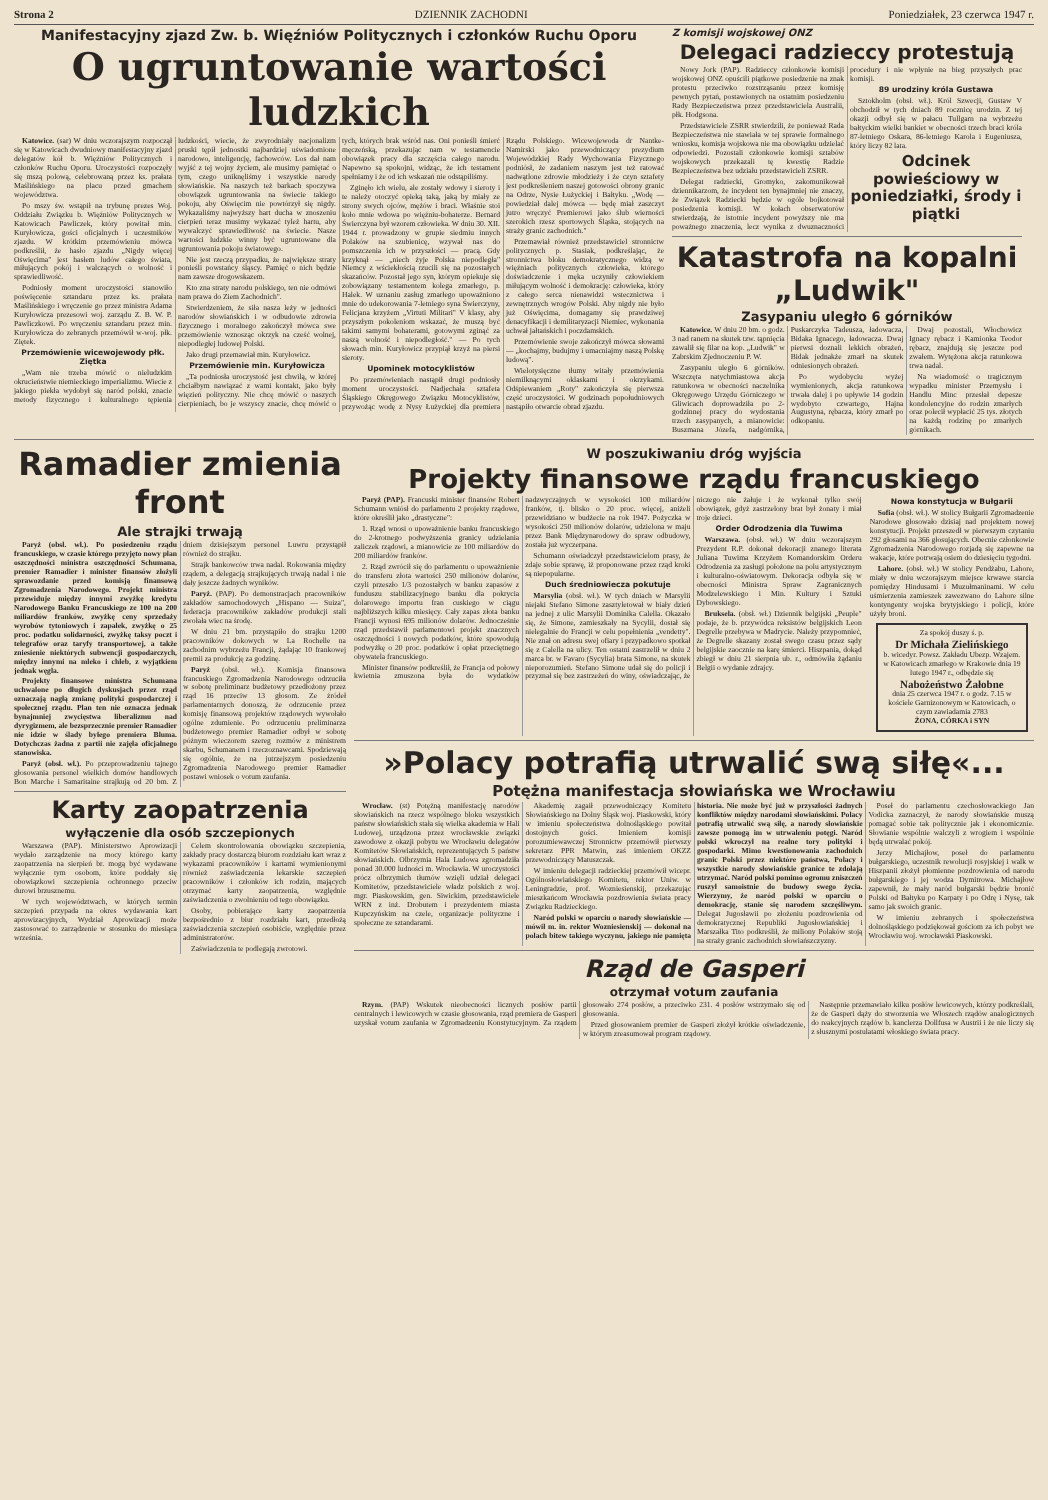Strona 2 DZIENNIK ZACHODNI Poniedziałek, 23 czerwca 1947 r.
Manifestacyjny zjazd Zw. b. Więźniów Politycznych i członków Ruchu Oporu
O ugruntowanie wartości ludzkich
Katowice. (sar) W dniu wczorajszym rozpoczął się w Katowicach dwudniowy manifestacyjny zjazd delegatów kół b. Więźniów Politycznych i członków Ruchu Oporu. Uroczystości rozpoczęły się mszą polową, celebrowaną przez ks. prałata Maślińskiego na placu przed gmachem województwa.
Po mszy św. wstąpił na trybunę prezes Woj. Oddziału Związku b. Więźniów Politycznych w Katowicach Pawliczek, który powitał min. Kuryłowicza, gości oficjalnych i uczestników zjazdu. W krótkim przemówieniu mówca podkreślił, że hasło zjazdu „Nigdy więcej Oświęcima" jest hasłem ludów całego świata, miłujących pokój i walczących o wolność i sprawiedliwość.
Podniosły moment uroczystości stanowiło poświęcenie sztandaru przez ks. prałata Maślińskiego i wręczenie go przez ministra Adama Kuryłowicza prezesowi woj. zarządu Z. B. W. P. Pawliczkowi. Po wręczeniu sztandaru przez min. Kuryłowicza do zebranych przemówił w-woj. płk. Ziętek.
Przemówienie wicewojewody płk. Ziętka
„Wam nie trzeba mówić o nieludzkim okrucieństwie niemieckiego imperializmu. Wiecie z jakiego piekła wydobył się naród polski, znacie metody fizycznego i kulturalnego tępienia ludzkości, wiecie, że zwyrodniały nacjonalizm pruski tępił jednostki najbardziej uświadomione narodowo, inteligencję, fachowców. Los dał nam wyjść z tej wojny życiem, ale musimy pamiętać o tym, czego uniknęliśmy i wszystkie narody słowiańskie. Na naszych też barkach spoczywa obowiązek ugruntowania na świecie takiego pokoju, aby Oświęcim nie powtórzył się nigdy. Wykazaliśmy najwyższy hart ducha w znoszeniu cierpień teraz musimy wykazać tyleż hartu, aby wywalczyć sprawiedliwość na świecie. Nasze wartości ludzkie winny być ugruntowane dla ugruntowania pokoju światowego.
Nie jest rzeczą przypadku, że największe straty ponieśli powstańcy śląscy. Pamięć o nich będzie nam zawsze drogowskazem.
Kto zna straty narodu polskiego, ten nie odmówi nam prawa do Ziem Zachodnich".
Stwierdzeniem, że siła nasza leży w jedności narodów słowiańskich i w odbudowie zdrowia fizycznego i moralnego zakończył mówca swe przemówienie wznosząc okrzyk na cześć wolnej, niepodległej ludowej Polski.
Jako drugi przemawiał min. Kuryłowicz.
Przemówienie min. Kuryłowicza
„Ta podniosła uroczystość jest chwilą, w której chciałbym nawiązać z wami kontakt, jako były więzień polityczny. Nie chcę mówić o naszych cierpieniach, bo je wszyscy znacie, chcę mówić o tych, których brak wśród nas. Oni ponieśli śmierć męczeńską, przekazując nam w testamencie obowiązek pracy dla szczęścia całego narodu. Napewno są spokojni, widząc, że ich testament spełniamy i że od ich wskazań nie odstąpiliśmy.
Zginęło ich wielu, ale zostały wdowy i sieroty i te należy otoczyć opieką taką, jaką by miały ze strony swych ojców, mężów i braci. Właśnie stoi koło mnie wdowa po więźniu-bohaterze. Bernard Świerczyna był wzorem człowieka. W dniu 30. XII. 1944 r. prowadzony w grupie siedmiu innych Polaków na szubienicę, wzywał nas do pomszczenia ich w przyszłości — pracą. Gdy krzyknął — „niech żyje Polska niepodległa" Niemcy z wściekłością rzucili się na pozostałych skazańców. Pozostał jego syn, którym opiekuje się zobowiązany testamentem kolega zmarłego, p. Halek. W uznaniu zasług zmarłego upoważniono mnie do udekorowania 7-letniego syna Świerczyny, Felicjana krzyżem „Virtuti Militari" V klasy, aby przyszłym pokoleniom wskazać, że muszą być takimi samymi bohaterami, gotowymi zginąć za naszą wolność i niepodległość." — Po tych słowach min. Kuryłowicz przypiął krzyż na piersi sieroty.
Upominek motocyklistów
Po przemówieniach nastąpił drugi podniosły moment uroczystości. Nadjechała sztafeta Śląskiego Okręgowego Związku Motocyklistów, przywożąc wodę z Nysy Łużyckiej dla premiera Rządu Polskiego. Wicewojewoda dr Nantke-Namirski jako przewodniczący prezydium Wojewódzkiej Rady Wychowania Fizycznego podniósł, że zadaniem naszym jest też ratować nadwątlone zdrowie młodzieży i że czyn sztafety jest podkreśleniem naszej gotowości obrony granic na Odrze, Nysie Łużyckiej i Bałtyku. „Wodę — powiedział dalej mówca — będę miał zaszczyt jutro wręczyć Premierowi jako ślub wierności szerokich rzesz sportowych Śląska, stojących na straży granic zachodnich."
Przemawiał również przedstawiciel stronnictw politycznych p. Stasiak, podkreślając, że stronnictwa bloku demokratycznego widzą w więźniach politycznych człowieka, którego doświadczenie i męka uczyniły człowiekiem miłującym wolność i demokrację: człowieka, który z całego serca nienawidzi wstecznictwa i zewnętrznych wrogów Polski. Aby nigdy nie było już Oświęcima, domagamy się prawdziwej denacyfikacji i demilitaryzacji Niemiec, wykonania uchwał jałtańskich i poczdamskich.
Przemówienie swoje zakończył mówca słowami — „kochajmy, budujmy i umacniajmy naszą Polskę ludową".
Wielotysięczne tłumy witały przemówienia niemilknącymi oklaskami i okrzykami. Odśpiewaniem „Roty" zakończyła się pierwsza część uroczystości. W godzinach popołudniowych nastąpiło otwarcie obrad zjazdu.
Z komisji wojskowej ONZ
Delegaci radzieccy protestują
Nowy Jork (PAP). Radzieccy członkowie komisji wojskowej ONZ opuścili piątkowe posiedzenie na znak protestu przeciwko rozstrząsaniu przez komisję pewnych pytań, postawionych na ostatnim posiedzeniu Rady Bezpieczeństwa przez przedstawiciela Australii, płk. Hodgsona.
Przedstawiciele ZSRR stwierdzili, że ponieważ Rada Bezpieczeństwa nie stawiała w tej sprawie formalnego wniosku, komisja wojskowa nie ma obowiązku udzielać odpowiedzi. Pozostali członkowie komisji sztabów wojskowych przekazali tę kwestię Radzie Bezpieczeństwa bez udziału przedstawicieli ZSRR.
Delegat radziecki, Gromyko, zakomunikował dziennikarzom, że incydent ten bynajmniej nie znaczy, że Związek Radziecki będzie w ogóle bojkotował posiedzenia komisji. W kołach obserwatorów stwierdzają, że istotnie incydent powyższy nie ma poważnego znaczenia, lecz wynika z dwuznaczności procedury i nie wpłynie na bieg przyszłych prac komisji.
89 urodziny króla Gustawa
Sztokholm (obsł. wł.). Król Szwecji, Gustaw V obchodził w tych dniach 89 rocznicę urodzin. Z tej okazji odbył się w pałacu Tullgarn na wybrzeżu bałtyckim wielki bankiet w obecności trzech braci króla 87-letniego Oskara, 86-letniego Karola i Eugeniusza, który liczy 82 lata.
Odcinek powieściowy w poniedziałki, środy i piątki
Katastrofa na kopalni „Ludwik"
Zasypaniu uległo 6 górników
Katowice. W dniu 20 bm. o godz. 3 nad ranem na skutek tzw. tąpnięcia zawalił się filar na kop. „Ludwik" w Zabrskim Zjednoczeniu P. W.
Zasypaniu uległo 6 górników. Wszczęta natychmiastowa akcja ratunkowa w obecności naczelnika Okręgowego Urzędu Górniczego w Gliwicach doprowadziła po 2-godzinnej pracy do wydostania trzech zasypanych, a mianowicie: Buszmana Józefa, nadgórnika, Puskarczyka Tadeusza, ładowacza, Bidaka Ignacego, ładowacza. Dwaj pierwsi doznali lekkich obrażeń, Bidak jednakże zmarł na skutek odniesionych obrażeń.
Po wydobyciu wyżej wymienionych, akcja ratunkowa trwała dalej i po upływie 14 godzin wydobyto czwartego, Hajna Augustyna, rębacza, który zmarł po odkopaniu.
Dwaj pozostali, Włochowicz Ignacy rębacz i Kamionka Teodor rębacz, znajdują się jeszcze pod zwałem. Wytężona akcja ratunkowa trwa nadal.
Na wiadomość o tragicznym wypadku minister Przemysłu i Handlu Minc przesłał depesze kondolencyjne do rodzin zmarłych oraz polecił wypłacić 25 tys. złotych na każdą rodzinę po zmarłych górnikach.
Ramadier zmienia front
Ale strajki trwają
Paryż (obsł. wł.). Po posiedzeniu rządu francuskiego, w czasie którego przyjęto nowy plan oszczędności ministra oszczędności Schumana, premier Ramadier i minister finansów złożyli sprawozdanie przed komisją finansową Zgromadzenia Narodowego. Projekt ministra przewiduje między innymi zwyżkę kredytu Narodowego Banku Francuskiego ze 100 na 200 miliardów franków, zwyżkę ceny sprzedaży wyrobów tytoniowych i zapałek, zwyżkę o 25 proc. podatku solidarności, zwyżkę taksy poczt i telegrafów oraz taryfy transportowej, a także zniesienie niektórych subwencji gospodarczych, między innymi na mleko i chleb, z wyjątkiem jednak węgla.
Projekty finansowe ministra Schumana uchwalone po długich dyskusjach przez rząd oznaczają nagłą zmianę polityki gospodarczej i społecznej rządu. Plan ten nie oznacza jednak bynajmniej zwycięstwa liberalizmu nad dyrygizmem, ale bezsprzecznie premier Ramadier nie idzie w ślady byłego premiera Bluma. Dotychczas żadna z partii nie zajęła oficjalnego stanowiska.
Paryż (obsł. wł.). Po przeprowadzeniu tajnego głosowania personel wielkich domów handlowych Bon Marche i Samaritaine strajkują od 20 bm. Z dniem dzisiejszym personel Luwru przystąpił również do strajku.
Strajk bankowców trwa nadal. Rokowania między rządem, a delegacją strajkujących trwają nadal i nie dały jeszcze żadnych wyników.
Paryż. (PAP). Po demonstracjach pracowników zakładów samochodowych „Hispano — Suiza", federacja pracowników zakładów produkcji stali zwołała wiec na środę.
W dniu 21 bm. przystąpiło do strajku 1200 pracowników dokowych w La Rochelle na zachodnim wybrzeżu Francji, żądając 10 frankowej premii za produkcję za godzinę.
Paryż (obsł. wł.). Komisja finansowa francuskiego Zgromadzenia Narodowego odrzuciła w sobotę preliminarz budżetowy przedłożony przez rząd 16 przeciw 13 głosom. Ze źródeł parlamentarnych donoszą, że odrzucenie przez komisję finansową projektów rządowych wywołało ogólne zdumienie. Po odrzuceniu preliminarza budżetowego premier Ramadier odbył w sobotę późnym wieczorem szereg rozmów z ministrem skarbu, Schumanem i rzeczoznawcami. Spodziewają się ogólnie, że na jutrzejszym posiedzeniu Zgromadzenia Narodowego premier Ramadier postawi wniosek o votum zaufania.
Karty zaopatrzenia
wyłączenie dla osób szczepionych
Warszawa (PAP). Ministerstwo Aprowizacji wydało zarządzenie na mocy którego karty zaopatrzenia na sierpień br. mogą być wydawane wyłącznie tym osobom, które poddały się obowiązkowi szczepienia ochronnego przeciw durowi brzusznemu.
W tych województwach, w których termin szczepień przypada na okres wydawania kart aprowizacyjnych, Wydział Aprowizacji może zastosować to zarządzenie w stosunku do miesiąca września.
Celem skontrolowania obowiązku szczepienia, zakłady pracy dostarczą biurom rozdziału kart wraz z wykazami pracowników i kartami wymienionymi również zaświadczenia lekarskie szczepień pracowników i członków ich rodzin, mających otrzymać karty zaopatrzenia, względnie zaświadczenia o zwolnieniu od tego obowiązku.
Osoby, pobierające karty zaopatrzenia bezpośrednio z biur rozdziału kart, przedłożą zaświadczenia szczepień osobiście, względnie przez administratorów.
Zaświadczenia te podlegają zwrotowi.
W poszukiwaniu dróg wyjścia
Projekty finansowe rządu francuskiego
Paryż (PAP). Francuski minister finansów Robert Schumann wniósł do parlamentu 2 projekty rządowe, które określił jako „drastyczne":
1. Rząd wnosi o upoważnienie banku francuskiego do 2-krotnego podwyższenia granicy udzielania zaliczek rządowi, a mianowicie ze 100 miliardów do 200 miliardów franków.
2. Rząd zwrócił się do parlamentu o upoważnienie do transferu złota wartości 250 milionów dolarów, czyli przeszło 1/3 pozostałych w banku zapasów z funduszu stabilizacyjnego banku dla pokrycia dolarowego importu fran cuskiego w ciągu najbliższych kilku miesięcy. Cały zapas złota banku Francji wynosi 695 milionów dolarów. Jednocześnie rząd przedstawił parlamentowi projekt znacznych oszczędności i nowych podatków, które spowodują podwyżkę o 20 proc. podatków i opłat przeciętnego obywatela francuskiego.
Minister finansów podkreślił, że Francja od połowy kwietnia zmuszona była do wydatków nadzwyczajnych w wysokości 100 miliardów franków, tj. blisko o 20 proc. więcej, aniżeli przewidziano w budżecie na rok 1947. Pożyczka w wysokości 250 milionów dolarów, udzielona w maju przez Bank Międzynarodowy do spraw odbudowy, została już wyczerpana.
Schumann oświadczył przedstawicielom prasy, że zdaje sobie sprawę, iż proponowane przez rząd kroki są niepopularne.
Duch średniowiecza pokutuje
Marsylia (obsł. wł.). W tych dniach w Marsylii niejaki Stefano Simone zasztyletował w biały dzień na jednej z ulic Marsylii Dominika Calella. Okazało się, że Simone, zamieszkały na Sycylii, dostał się nielegalnie do Francji w celu popełnienia „vendetty". Nie znał on adresu swej ofiary i przypadkowo spotkał się z Calella na ulicy. Ten ostatni zastrzelił w dniu 2 marca br. w Favaro (Sycylia) brata Simone, na skutek nieporozumień. Stefano Simone udał się do policji i przyznał się bez zastrzeżeń do winy, oświadczając, że niczego nie żałuje i że wykonał tylko swój obowiązek, gdyż zastrzelony brat był żonaty i miał troje dzieci.
Order Odrodzenia dla Tuwima
Warszawa. (obsł. wł.) W dniu wczorajszym Prezydent R.P. dokonał dekoracji znanego literata Juliana Tuwima Krzyżem Komandorskim Orderu Odrodzenia za zasługi położone na polu artystycznym i kulturalno-oświatowym. Dekoracja odbyła się w obecności Ministra Spraw Zagranicznych Modzelewskiego i Min. Kultury i Sztuki Dybowskiego.
Bruksela. (obsł. wł.) Dziennik belgijski „Peuple" podaje, że b. przywódca reksistów belgijskich Leon Degrelle przebywa w Madrycie. Należy przypomnieć, że Degrelle skazany został swego czasu przez sądy belgijskie zaocznie na karę śmierci. Hiszpania, dokąd zbiegł w dniu 21 sierpnia ub. r., odmówiła żądaniu Belgii o wydanie zdrajcy.
Nowa konstytucja w Bułgarii
Sofia (obsł. wł.). W stolicy Bułgarii Zgromadzenie Narodowe głosowało dzisiaj nad projektem nowej konstytucji. Projekt przeszedł w pierwszym czytaniu 292 głosami na 366 głosujących. Obecnie członkowie Zgromadzenia Narodowego rozjadą się zapewne na wakacje, które potrwają osiem do dziesięciu tygodni.
Lahore. (obsł. wł.) W stolicy Pendżabu, Lahore, miały w dniu wczorajszym miejsce krwawe starcia pomiędzy Hindusami i Muzułmaninami. W celu uśmierzenia zamieszek zawezwano do Lahore silne kontyngenty wojska brytyjskiego i policji, które użyły broni.
Za spokój duszy ś. p.
Dr Michała Zielińskiego
b. wicedyr. Powsz. Zakładu Ubezp. Wzajem. w Katowicach zmarłego w Krakowie dnia 19 lutego 1947 r., odbędzie się
Nabożeństwo Żałobne
dnia 25 czerwca 1947 r. o godz. 7.15 w kościele Garnizonowym w Katowicach, o czym zawiadamia 2783
ŻONA, CÓRKA i SYN
»Polacy potrafią utrwalić swą siłę«...
Potężna manifestacja słowiańska we Wrocławiu
Wrocław. (st) Potężną manifestację narodów słowiańskich na rzecz wspólnego bloku wszystkich państw słowiańskich stała się wielka akademia w Hali Ludowej, urządzona przez wrocławskie związki zawodowe z okazji pobytu we Wrocławiu delegatów Komitetów Słowiańskich, reprezentujących 5 państw słowiańskich. Olbrzymia Hala Ludowa zgromadziła ponad 30.000 ludności m. Wrocławia. W uroczystości prócz olbrzymich tłumów wzięli udział delegaci Komitetów, przedstawiciele władz polskich z woj. mgr. Piaskowskim, gen. Siwickim, przedstawiciele WRN z inż. Drobutem i prezydentem miasta Kupczyńskim na czele, organizacje polityczne i społeczne ze sztandarami.
Akademię zagaił przewodniczący Komitetu Słowiańskiego na Dolny Śląsk woj. Piaskowski, który w imieniu społeczeństwa dolnośląskiego powitał dostojnych gości. Imieniem komisji porozumiewawczej Stronnictw przemówił pierwszy sekretarz PPR Matwin, zaś imieniem OKZZ przewodniczący Matuszczak.
W imieniu delegacji radzieckiej przemówił wicepr. Ogólnosłowiańskiego Komitetu, rektor Uniw. w Leningradzie, prof. Wozniesienskij, przekazując mieszkańcom Wrocławia pozdrowienia świata pracy Związku Radzieckiego.
Naród polski w oparciu o narody słowiańskie — mówił m. in. rektor Wozniesienskij — dokonał na polach bitew takiego wyczynu, jakiego nie pamięta historia. Nie może być już w przyszłości żadnych konfliktów między narodami słowiańskimi. Polacy potrafią utrwalić swą siłę, a narody słowiańskie zawsze pomogą im w utrwaleniu potęgi. Naród polski wkroczył na realne tory polityki i gospodarki. Mimo kwestionowania zachodnich granic Polski przez niektóre państwa, Polacy i wszystkie narody słowiańskie granice te zdołają utrzymać. Naród polski pomimo ogromu zniszczeń ruszył samoistnie do budowy swego życia. Wierzymy, że naród polski w oparciu o demokrację, stanie się narodem szczęśliwym. Delegat Jugosławii po złożeniu pozdrowienia od demokratycznej Republiki Jugosłowiańskiej i Marszałka Tito podkreślił, że miliony Polaków stoją na straży granic zachodnich słowiańszczyzny.
Poseł do parlamentu czechosłowackiego Jan Vodicka zaznaczył, że narody słowiańskie muszą pomagać sobie tak politycznie jak i ekonomicznie. Słowianie wspólnie walczyli z wrogiem i wspólnie będą utrwalać pokój.
Jerzy Michajłow, poseł do parlamentu bułgarskiego, uczestnik rewolucji rosyjskiej i walk w Hiszpanii złożył płomienne pozdrowienia od narodu bułgarskiego i jej wodza Dymitrowa. Michajłow zapewnił, że mały naród bułgarski będzie bronić Polski od Bałtyku po Karpaty i po Odrę i Nysę, tak samo jak swoich granic.
W imieniu zebranych i społeczeństwa dolnośląskiego podziękował gościom za ich pobyt we Wrocławiu woj. wrocławski Piaskowski.
Rząd de Gasperi
otrzymał votum zaufania
Rzym. (PAP) Wskutek nieobecności licznych posłów partii centralnych i lewicowych w czasie głosowania, rząd premiera de Gasperi uzyskał votum zaufania w Zgromadzeniu Konstytucyjnym. Za rządem głosowało 274 posłów, a przeciwko 231. 4 posłów wstrzymało się od głosowania.
Przed głosowaniem premier de Gasperi złożył krótkie oświadczenie, w którym zreasumował program rządowy.
Następnie przemawiało kilku posłów lewicowych, którzy podkreślali, że de Gasperi dąży do stworzenia we Włoszech rządów analogicznych do reakcyjnych rządów b. kanclerza Dollfusa w Austrii i że nie liczy się z słusznymi postulatami włoskiego świata pracy.